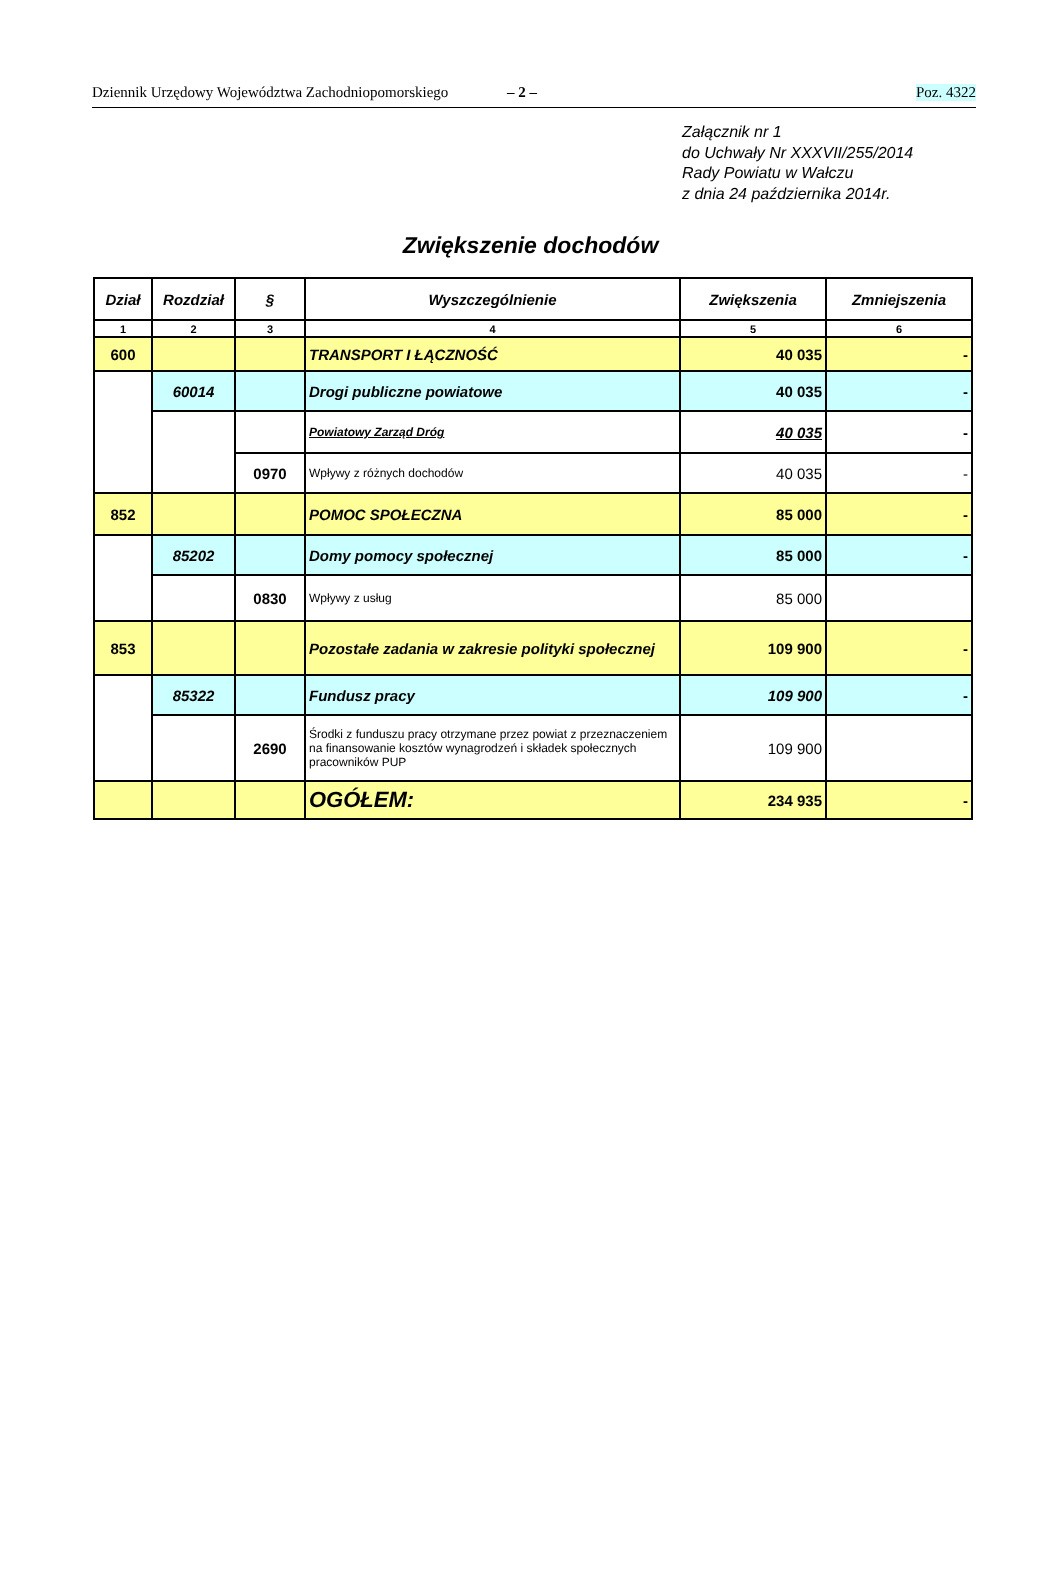Dziennik Urzędowy Województwa Zachodniopomorskiego – 2 – Poz. 4322
Załącznik nr 1
do Uchwały Nr XXXVII/255/2014
Rady Powiatu w Wałczu
z dnia 24 października 2014r.
Zwiększenie dochodów
| Dział | Rozdział | § | Wyszczególnienie | Zwiększenia | Zmniejszenia |
| --- | --- | --- | --- | --- | --- |
| 1 | 2 | 3 | 4 | 5 | 6 |
| 600 | | | TRANSPORT I ŁĄCZNOŚĆ | 40 035 | - |
| | 60014 | | Drogi publiczne powiatowe | 40 035 | - |
| | | | Powiatowy Zarząd Dróg | 40 035 | - |
| | | 0970 | Wpływy z różnych dochodów | 40 035 | - |
| 852 | | | POMOC SPOŁECZNA | 85 000 | - |
| | 85202 | | Domy pomocy społecznej | 85 000 | - |
| | | 0830 | Wpływy z usług | 85 000 | |
| 853 | | | Pozostałe zadania w zakresie polityki społecznej | 109 900 | - |
| | 85322 | | Fundusz pracy | 109 900 | - |
| | | 2690 | Środki z funduszu pracy otrzymane przez powiat z przeznaczeniem na finansowanie kosztów wynagrodzeń i składek społecznych pracowników PUP | 109 900 | |
| | | | OGÓŁEM: | 234 935 | - |